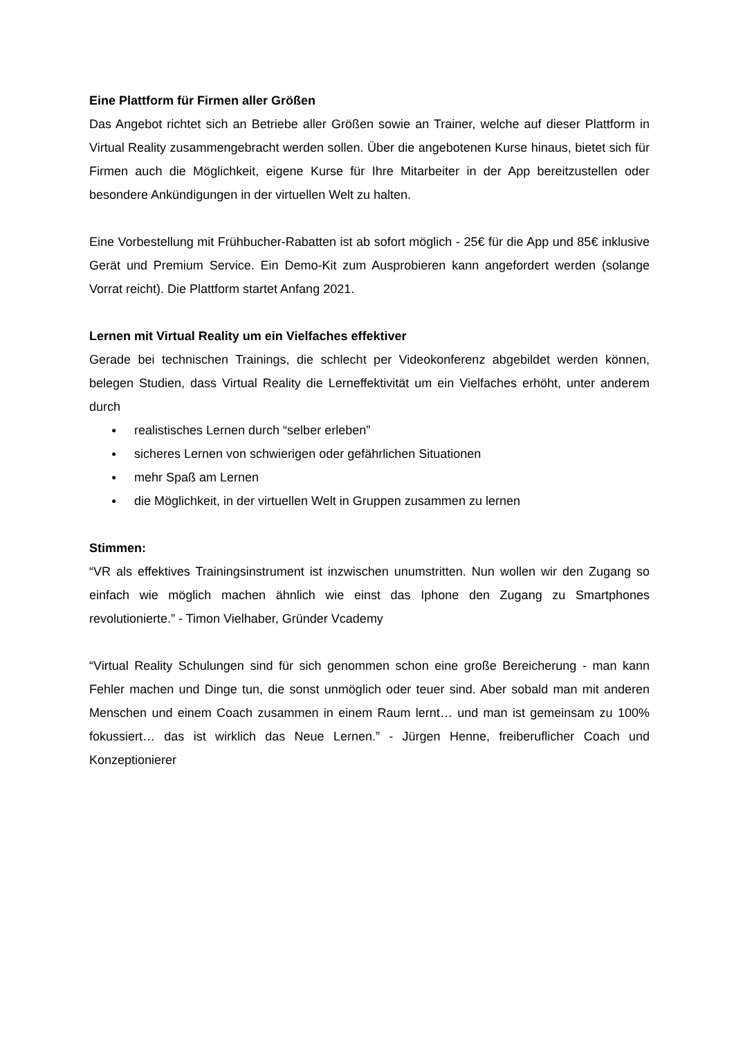Eine Plattform für Firmen aller Größen
Das Angebot richtet sich an Betriebe aller Größen sowie an Trainer, welche auf dieser Plattform in Virtual Reality zusammengebracht werden sollen. Über die angebotenen Kurse hinaus, bietet sich für Firmen auch die Möglichkeit, eigene Kurse für Ihre Mitarbeiter in der App bereitzustellen oder besondere Ankündigungen in der virtuellen Welt zu halten.
Eine Vorbestellung mit Frühbucher-Rabatten ist ab sofort möglich - 25€ für die App und 85€ inklusive Gerät und Premium Service. Ein Demo-Kit zum Ausprobieren kann angefordert werden (solange Vorrat reicht). Die Plattform startet Anfang 2021.
Lernen mit Virtual Reality um ein Vielfaches effektiver
Gerade bei technischen Trainings, die schlecht per Videokonferenz abgebildet werden können, belegen Studien, dass Virtual Reality die Lerneffektivität um ein Vielfaches erhöht, unter anderem durch
● realistisches Lernen durch “selber erleben”
● sicheres Lernen von schwierigen oder gefährlichen Situationen
● mehr Spaß am Lernen
● die Möglichkeit, in der virtuellen Welt in Gruppen zusammen zu lernen
Stimmen:
“VR als effektives Trainingsinstrument ist inzwischen unumstritten. Nun wollen wir den Zugang so einfach wie möglich machen ähnlich wie einst das Iphone den Zugang zu Smartphones revolutionierte.” - Timon Vielhaber, Gründer Vcademy
“Virtual Reality Schulungen sind für sich genommen schon eine große Bereicherung - man kann Fehler machen und Dinge tun, die sonst unmöglich oder teuer sind. Aber sobald man mit anderen Menschen und einem Coach zusammen in einem Raum lernt… und man ist gemeinsam zu 100% fokussiert… das ist wirklich das Neue Lernen.” - Jürgen Henne, freiberuflicher Coach und Konzeptionierer